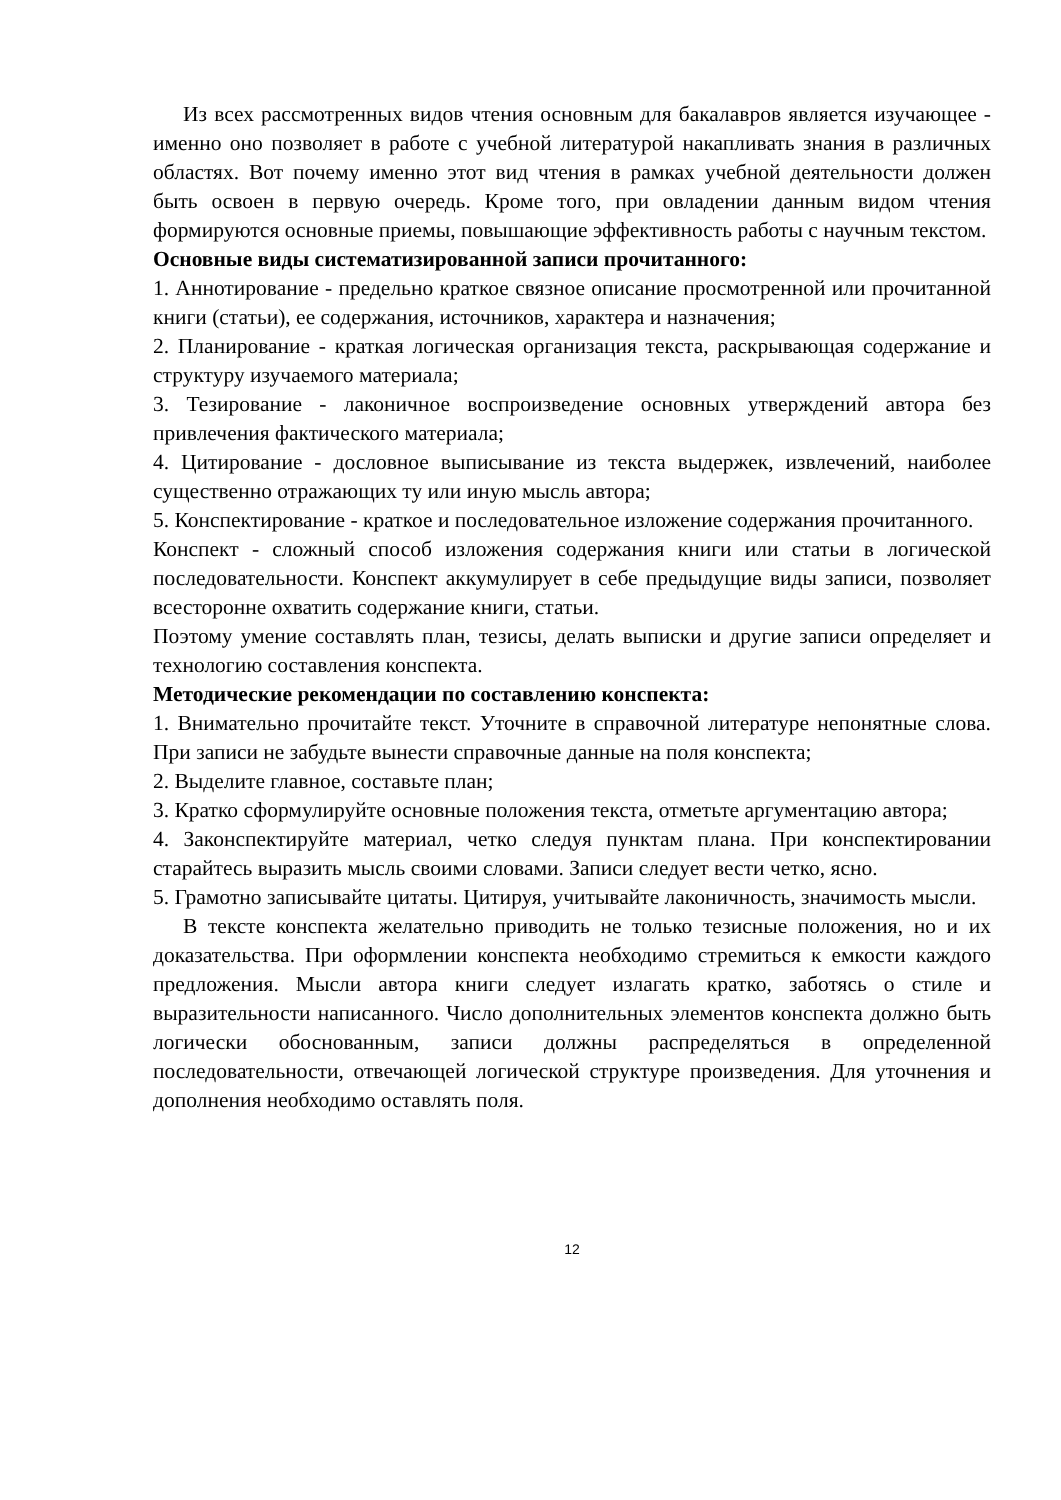Из всех рассмотренных видов чтения основным для бакалавров является изучающее - именно оно позволяет в работе с учебной литературой накапливать знания в различных областях. Вот почему именно этот вид чтения в рамках учебной деятельности должен быть освоен в первую очередь. Кроме того, при овладении данным видом чтения формируются основные приемы, повышающие эффективность работы с научным текстом.
Основные виды систематизированной записи прочитанного:
1. Аннотирование - предельно краткое связное описание просмотренной или прочитанной книги (статьи), ее содержания, источников, характера и назначения;
2. Планирование - краткая логическая организация текста, раскрывающая содержание и структуру изучаемого материала;
3. Тезирование - лаконичное воспроизведение основных утверждений автора без привлечения фактического материала;
4. Цитирование - дословное выписывание из текста выдержек, извлечений, наиболее существенно отражающих ту или иную мысль автора;
5. Конспектирование - краткое и последовательное изложение содержания прочитанного.
Конспект - сложный способ изложения содержания книги или статьи в логической последовательности. Конспект аккумулирует в себе предыдущие виды записи, позволяет всесторонне охватить содержание книги, статьи.
Поэтому умение составлять план, тезисы, делать выписки и другие записи определяет и технологию составления конспекта.
Методические рекомендации по составлению конспекта:
1. Внимательно прочитайте текст. Уточните в справочной литературе непонятные слова. При записи не забудьте вынести справочные данные на поля конспекта;
2. Выделите главное, составьте план;
3. Кратко сформулируйте основные положения текста, отметьте аргументацию автора;
4. Законспектируйте материал, четко следуя пунктам плана. При конспектировании старайтесь выразить мысль своими словами. Записи следует вести четко, ясно.
5. Грамотно записывайте цитаты. Цитируя, учитывайте лаконичность, значимость мысли.
В тексте конспекта желательно приводить не только тезисные положения, но и их доказательства. При оформлении конспекта необходимо стремиться к емкости каждого предложения. Мысли автора книги следует излагать кратко, заботясь о стиле и выразительности написанного. Число дополнительных элементов конспекта должно быть логически обоснованным, записи должны распределяться в определенной последовательности, отвечающей логической структуре произведения. Для уточнения и дополнения необходимо оставлять поля.
12